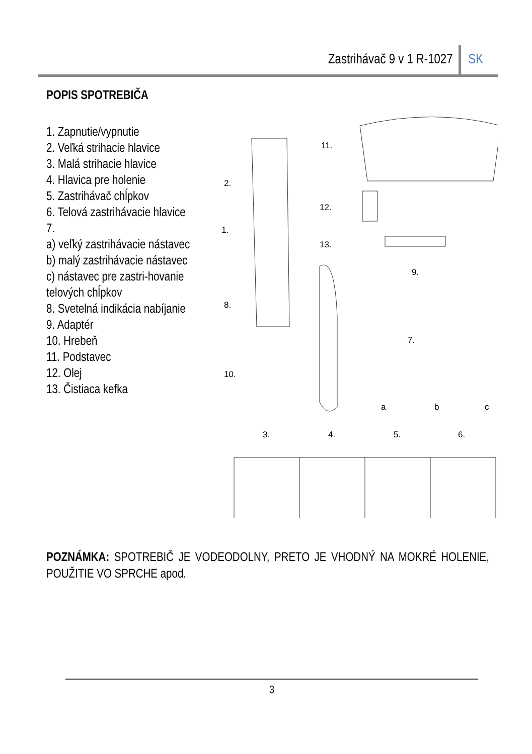Zastrihávač 9 v 1 R-1027 SK
POPIS SPOTREBIČA
1. Zapnutie/vypnutie
2. Veľká strihacie hlavice
3. Malá strihacie hlavice
4. Hlavica pre holenie
5. Zastrihávač chĺpkov
6. Telová zastrihávacie hlavice
7.
a) veľký zastrihávacie nástavec
b) malý zastrihávacie nástavec
c) nástavec pre zastri-hovanie telových chĺpkov
8. Svetelná indikácia nabíjanie
9. Adaptér
10. Hrebeň
11. Podstavec
12. Olej
13. Čistiaca kefka
11.
2.
12.
1.
13.
9.
8.
7.
10.
a
b
c
3.
4.
5.
6.
POZNÁMKA: SPOTREBIČ JE VODEODOLNY, PRETO JE VHODNÝ NA MOKRÉ HOLENIE, POUŽITIE VO SPRCHE apod.
3